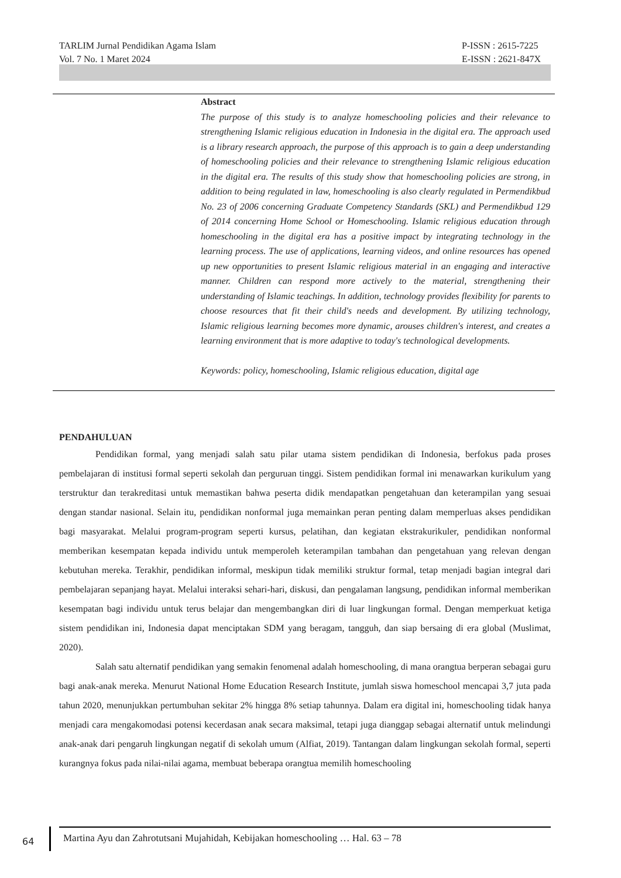TARLIM Jurnal Pendidikan Agama Islam
Vol. 7 No. 1 Maret 2024
P-ISSN : 2615-7225
E-ISSN : 2621-847X
Abstract
The purpose of this study is to analyze homeschooling policies and their relevance to strengthening Islamic religious education in Indonesia in the digital era. The approach used is a library research approach, the purpose of this approach is to gain a deep understanding of homeschooling policies and their relevance to strengthening Islamic religious education in the digital era. The results of this study show that homeschooling policies are strong, in addition to being regulated in law, homeschooling is also clearly regulated in Permendikbud No. 23 of 2006 concerning Graduate Competency Standards (SKL) and Permendikbud 129 of 2014 concerning Home School or Homeschooling. Islamic religious education through homeschooling in the digital era has a positive impact by integrating technology in the learning process. The use of applications, learning videos, and online resources has opened up new opportunities to present Islamic religious material in an engaging and interactive manner. Children can respond more actively to the material, strengthening their understanding of Islamic teachings. In addition, technology provides flexibility for parents to choose resources that fit their child's needs and development. By utilizing technology, Islamic religious learning becomes more dynamic, arouses children's interest, and creates a learning environment that is more adaptive to today's technological developments.
Keywords: policy, homeschooling, Islamic religious education, digital age
PENDAHULUAN
Pendidikan formal, yang menjadi salah satu pilar utama sistem pendidikan di Indonesia, berfokus pada proses pembelajaran di institusi formal seperti sekolah dan perguruan tinggi. Sistem pendidikan formal ini menawarkan kurikulum yang terstruktur dan terakreditasi untuk memastikan bahwa peserta didik mendapatkan pengetahuan dan keterampilan yang sesuai dengan standar nasional. Selain itu, pendidikan nonformal juga memainkan peran penting dalam memperluas akses pendidikan bagi masyarakat. Melalui program-program seperti kursus, pelatihan, dan kegiatan ekstrakurikuler, pendidikan nonformal memberikan kesempatan kepada individu untuk memperoleh keterampilan tambahan dan pengetahuan yang relevan dengan kebutuhan mereka. Terakhir, pendidikan informal, meskipun tidak memiliki struktur formal, tetap menjadi bagian integral dari pembelajaran sepanjang hayat. Melalui interaksi sehari-hari, diskusi, dan pengalaman langsung, pendidikan informal memberikan kesempatan bagi individu untuk terus belajar dan mengembangkan diri di luar lingkungan formal. Dengan memperkuat ketiga sistem pendidikan ini, Indonesia dapat menciptakan SDM yang beragam, tangguh, dan siap bersaing di era global (Muslimat, 2020).
Salah satu alternatif pendidikan yang semakin fenomenal adalah homeschooling, di mana orangtua berperan sebagai guru bagi anak-anak mereka. Menurut National Home Education Research Institute, jumlah siswa homeschool mencapai 3,7 juta pada tahun 2020, menunjukkan pertumbuhan sekitar 2% hingga 8% setiap tahunnya. Dalam era digital ini, homeschooling tidak hanya menjadi cara mengakomodasi potensi kecerdasan anak secara maksimal, tetapi juga dianggap sebagai alternatif untuk melindungi anak-anak dari pengaruh lingkungan negatif di sekolah umum (Alfiat, 2019). Tantangan dalam lingkungan sekolah formal, seperti kurangnya fokus pada nilai-nilai agama, membuat beberapa orangtua memilih homeschooling
64
Martina Ayu dan Zahrotutsani Mujahidah, Kebijakan homeschooling … Hal. 63 – 78